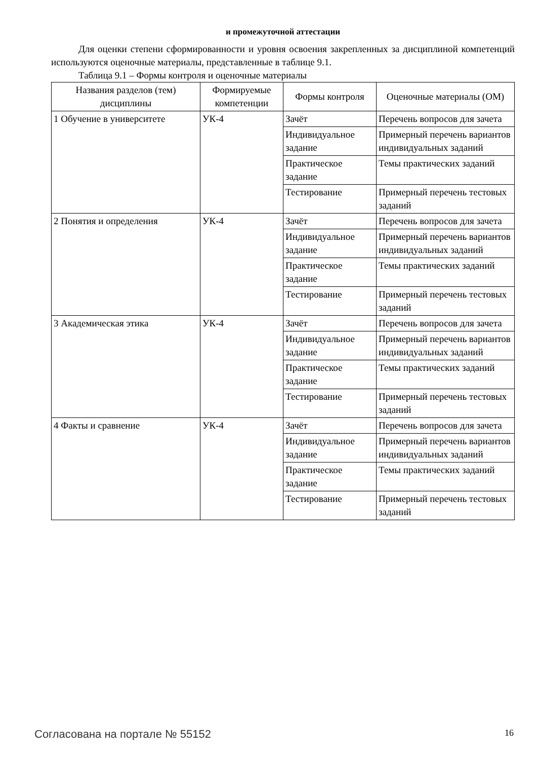и промежуточной аттестации
Для оценки степени сформированности и уровня освоения закрепленных за дисциплиной компетенций используются оценочные материалы, представленные в таблице 9.1.
Таблица 9.1 – Формы контроля и оценочные материалы
| Названия разделов (тем) дисциплины | Формируемые компетенции | Формы контроля | Оценочные материалы (ОМ) |
| --- | --- | --- | --- |
| 1 Обучение в университете | УК-4 | Зачёт | Перечень вопросов для зачета |
| | | Индивидуальное задание | Примерный перечень вариантов индивидуальных заданий |
| | | Практическое задание | Темы практических заданий |
| | | Тестирование | Примерный перечень тестовых заданий |
| 2 Понятия и определения | УК-4 | Зачёт | Перечень вопросов для зачета |
| | | Индивидуальное задание | Примерный перечень вариантов индивидуальных заданий |
| | | Практическое задание | Темы практических заданий |
| | | Тестирование | Примерный перечень тестовых заданий |
| 3 Академическая этика | УК-4 | Зачёт | Перечень вопросов для зачета |
| | | Индивидуальное задание | Примерный перечень вариантов индивидуальных заданий |
| | | Практическое задание | Темы практических заданий |
| | | Тестирование | Примерный перечень тестовых заданий |
| 4 Факты и сравнение | УК-4 | Зачёт | Перечень вопросов для зачета |
| | | Индивидуальное задание | Примерный перечень вариантов индивидуальных заданий |
| | | Практическое задание | Темы практических заданий |
| | | Тестирование | Примерный перечень тестовых заданий |
Согласована на портале № 55152 16